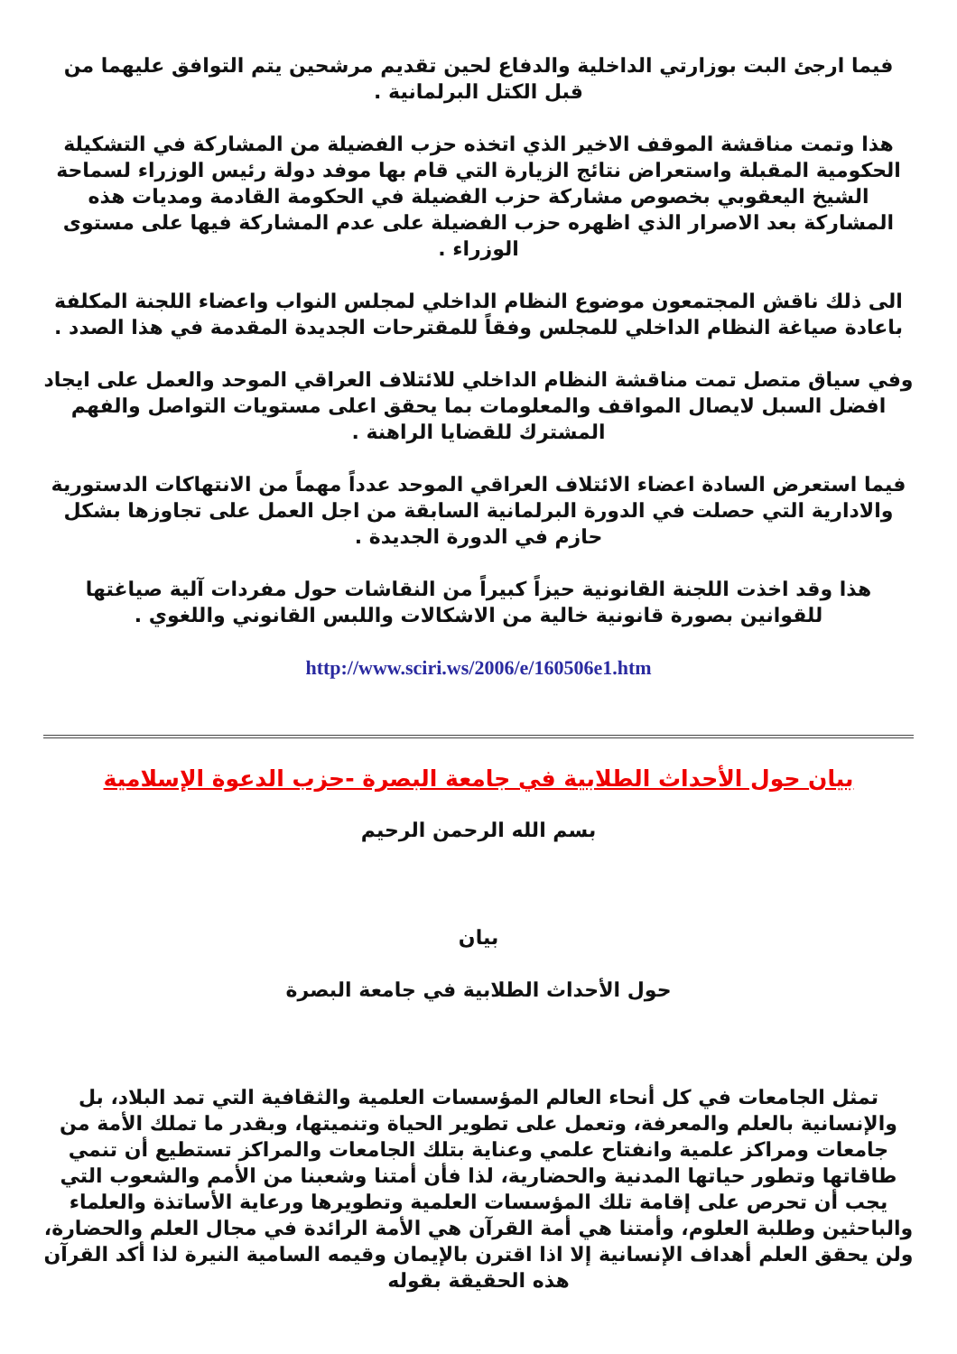فيما ارجئ البت بوزارتي الداخلية والدفاع لحين تقديم مرشحين يتم التوافق عليهما من قبل الكتل البرلمانية .
هذا وتمت مناقشة الموقف الاخير الذي اتخذه حزب الفضيلة من المشاركة في التشكيلة الحكومية المقبلة واستعراض نتائج الزيارة التي قام بها موفد دولة رئيس الوزراء لسماحة الشيخ اليعقوبي بخصوص مشاركة حزب الفضيلة في الحكومة القادمة ومديات هذه المشاركة بعد الاصرار الذي اظهره حزب الفضيلة على عدم المشاركة فيها على مستوى الوزراء .
الى ذلك ناقش المجتمعون موضوع النظام الداخلي لمجلس النواب واعضاء اللجنة المكلفة باعادة صياغة النظام الداخلي للمجلس وفقاً للمقترحات الجديدة المقدمة في هذا الصدد .
وفي سياق متصل تمت مناقشة النظام الداخلي للائتلاف العراقي الموحد والعمل على ايجاد افضل السبل لايصال المواقف والمعلومات بما يحقق اعلى مستويات التواصل والفهم المشترك للقضايا الراهنة .
فيما استعرض السادة اعضاء الائتلاف العراقي الموحد عدداً مهماً من الانتهاكات الدستورية والادارية التي حصلت في الدورة البرلمانية السابقة من اجل العمل على تجاوزها بشكل حازم في الدورة الجديدة .
هذا وقد اخذت اللجنة القانونية حيزاً كبيراً من النقاشات حول مفردات آلية صياغتها للقوانين بصورة قانونية خالية من الاشكالات واللبس القانوني واللغوي .
http://www.sciri.ws/2006/e/160506e1.htm
بيان حول الأحداث الطلابية في جامعة البصرة -حزب الدعوة الإسلامية
بسم الله الرحمن الرحيم
بيان
حول الأحداث الطلابية في جامعة البصرة
تمثل الجامعات في كل أنحاء العالم المؤسسات العلمية والثقافية التي تمد البلاد، بل والإنسانية بالعلم والمعرفة، وتعمل على تطوير الحياة وتنميتها، وبقدر ما تملك الأمة من جامعات ومراكز علمية وانفتاح علمي وعناية بتلك الجامعات والمراكز تستطيع أن تنمي طاقاتها وتطور حياتها المدنية والحضارية، لذا فأن أمتنا وشعبنا من الأمم والشعوب التي يجب أن تحرص على إقامة تلك المؤسسات العلمية وتطويرها ورعاية الأساتذة والعلماء والباحثين وطلبة العلوم، وأمتنا هي أمة القرآن هي الأمة الرائدة في مجال العلم والحضارة، ولن يحقق العلم أهداف الإنسانية إلا اذا اقترن بالإيمان وقيمه السامية النيرة لذا أكد القرآن هذه الحقيقة بقوله